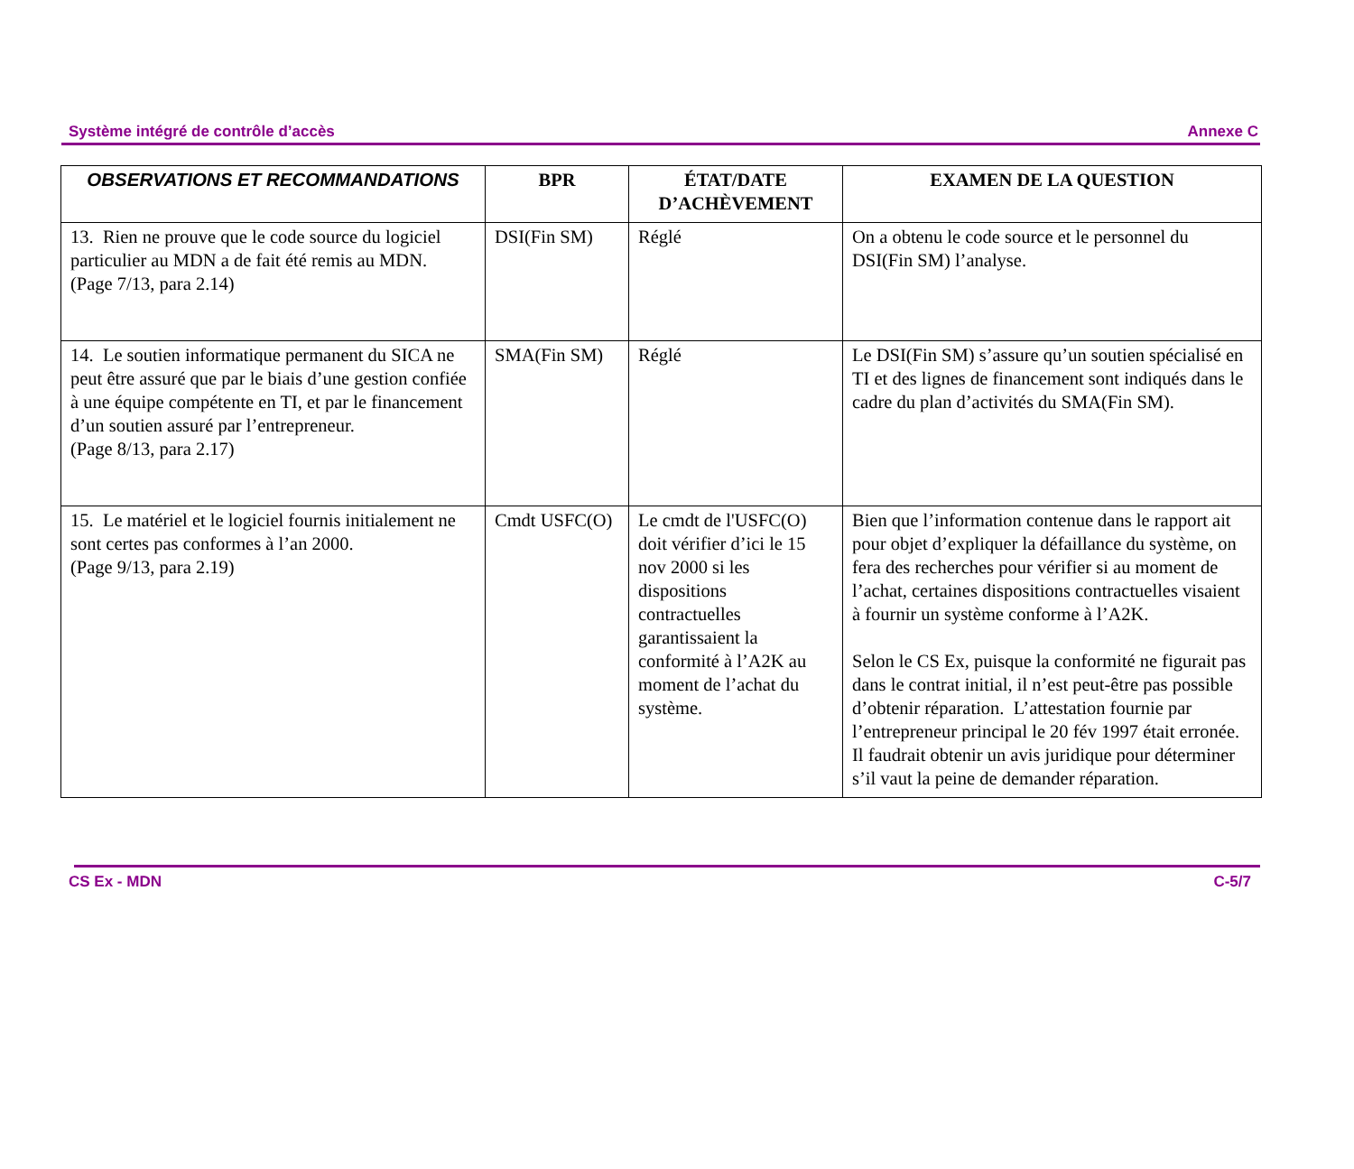Système intégré de contrôle d’accès Annexe C
| OBSERVATIONS ET RECOMMANDATIONS | BPR | ÉTAT/DATE D’ACHÈVEMENT | EXAMEN DE LA QUESTION |
| --- | --- | --- | --- |
| 13. Rien ne prouve que le code source du logiciel particulier au MDN a de fait été remis au MDN. (Page 7/13, para 2.14) | DSI(Fin SM) | Réglé | On a obtenu le code source et le personnel du DSI(Fin SM) l’analyse. |
| 14. Le soutien informatique permanent du SICA ne peut être assuré que par le biais d’une gestion confiée à une équipe compétente en TI, et par le financement d’un soutien assuré par l’entrepreneur. (Page 8/13, para 2.17) | SMA(Fin SM) | Réglé | Le DSI(Fin SM) s’assure qu’un soutien spécialisé en TI et des lignes de financement sont indiqués dans le cadre du plan d’activités du SMA(Fin SM). |
| 15. Le matériel et le logiciel fournis initialement ne sont certes pas conformes à l’an 2000. (Page 9/13, para 2.19) | Cmdt USFC(O) | Le cmdt de l'USFC(O) doit vérifier d’ici le 15 nov 2000 si les dispositions contractuelles garantissaient la conformité à l’A2K au moment de l’achat du système. | Bien que l’information contenue dans le rapport ait pour objet d’expliquer la défaillance du système, on fera des recherches pour vérifier si au moment de l’achat, certaines dispositions contractuelles visaient à fournir un système conforme à l’A2K. Selon le CS Ex, puisque la conformité ne figurait pas dans le contrat initial, il n’est peut-être pas possible d’obtenir réparation. L’attestation fournie par l’entrepreneur principal le 20 fév 1997 était erronée. Il faudrait obtenir un avis juridique pour déterminer s’il vaut la peine de demander réparation. |
CS Ex - MDN C-5/7